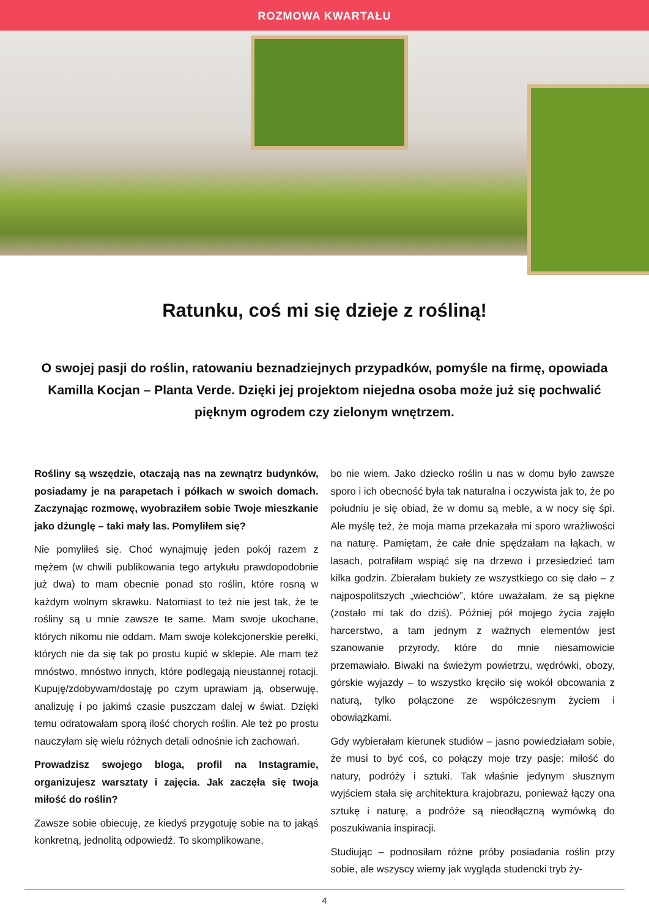ROZMOWA KWARTAŁU
Ratunku, coś mi się dzieje z rośliną!
O swojej pasji do roślin, ratowaniu beznadziejnych przypadków, pomyśle na firmę, opowiada Kamilla Kocjan – Planta Verde. Dzięki jej projektom niejedna osoba może już się pochwalić pięknym ogrodem czy zielonym wnętrzem.
Rośliny są wszędzie, otaczają nas na zewnątrz budynków, posiadamy je na parapetach i półkach w swoich domach. Zaczynając rozmowę, wyobraziłem sobie Twoje mieszkanie jako dżunglę – taki mały las. Pomyliłem się?
Nie pomyliłeś się. Choć wynajmuję jeden pokój razem z mężem (w chwili publikowania tego artykułu prawdopodobnie już dwa) to mam obecnie ponad sto roślin, które rosną w każdym wolnym skrawku. Natomiast to też nie jest tak, że te rośliny są u mnie zawsze te same. Mam swoje ukochane, których nikomu nie oddam. Mam swoje kolekcjonerskie perełki, których nie da się tak po prostu kupić w sklepie. Ale mam też mnóstwo, mnóstwo innych, które podlegają nieustannej rotacji. Kupuję/zdobywam/dostaję po czym uprawiam ją, obserwuję, analizuję i po jakimś czasie puszczam dalej w świat. Dzięki temu odratowałam sporą ilość chorych roślin. Ale też po prostu nauczyłam się wielu różnych detali odnośnie ich zachowań.
Prowadzisz swojego bloga, profil na Instagramie, organizujesz warsztaty i zajęcia. Jak zaczęła się twoja miłość do roślin?
Zawsze sobie obiecuję, ze kiedyś przygotuję sobie na to jakąś konkretną, jednolitą odpowiedź. To skomplikowane,
bo nie wiem. Jako dziecko roślin u nas w domu było zawsze sporo i ich obecność była tak naturalna i oczywista jak to, że po południu je się obiad, że w domu są meble, a w nocy się śpi. Ale myślę też, że moja mama przekazała mi sporo wrażliwości na naturę. Pamiętam, że całe dnie spędzałam na łąkach, w lasach, potrafiłam wspiąć się na drzewo i przesiedzieć tam kilka godzin. Zbierałam bukiety ze wszystkiego co się dało – z najpospolitszych „wiechciów”, które uważałam, że są piękne (zostało mi tak do dziś). Później pół mojego życia zajęło harcerstwo, a tam jednym z ważnych elementów jest szanowanie przyrody, które do mnie niesamowicie przemawiało. Biwaki na świeżym powietrzu, wędrówki, obozy, górskie wyjazdy – to wszystko kręciło się wokół obcowania z naturą, tylko połączone ze współczesnym życiem i obowiązkami.
Gdy wybierałam kierunek studiów – jasno powiedziałam sobie, że musi to być coś, co połączy moje trzy pasje: miłość do natury, podróży i sztuki. Tak właśnie jedynym słusznym wyjściem stała się architektura krajobrazu, ponieważ łączy ona sztukę i naturę, a podróże są nieodłączną wymówką do poszukiwania inspiracji.
Studiując – podnosiłam różne próby posiadania roślin przy sobie, ale wszyscy wiemy jak wygląda studencki tryb ży-
4